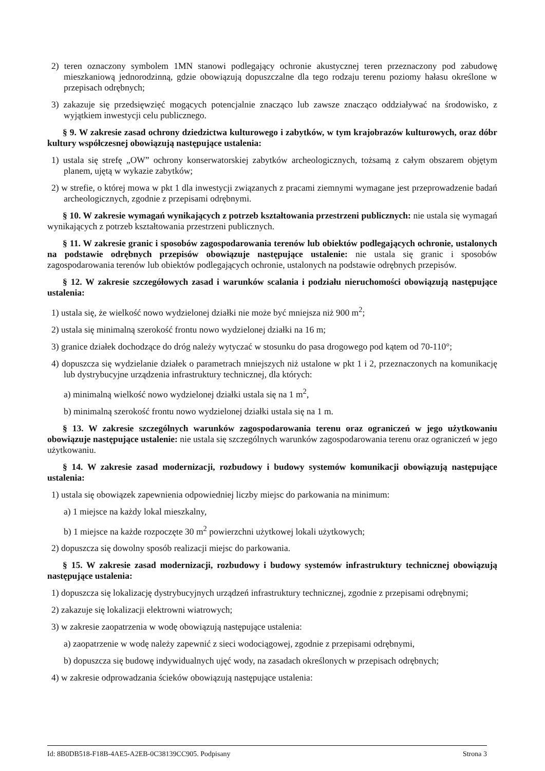2) teren oznaczony symbolem 1MN stanowi podlegający ochronie akustycznej teren przeznaczony pod zabudowę mieszkaniową jednorodzinną, gdzie obowiązują dopuszczalne dla tego rodzaju terenu poziomy hałasu określone w przepisach odrębnych;
3) zakazuje się przedsięwzięć mogących potencjalnie znacząco lub zawsze znacząco oddziaływać na środowisko, z wyjątkiem inwestycji celu publicznego.
§ 9. W zakresie zasad ochrony dziedzictwa kulturowego i zabytków, w tym krajobrazów kulturowych, oraz dóbr kultury współczesnej obowiązują następujące ustalenia:
1) ustala się strefę „OW” ochrony konserwatorskiej zabytków archeologicznych, tożsamą z całym obszarem objętym planem, ujętą w wykazie zabytków;
2) w strefie, o której mowa w pkt 1 dla inwestycji związanych z pracami ziemnymi wymagane jest przeprowadzenie badań archeologicznych, zgodnie z przepisami odrębnymi.
§ 10. W zakresie wymagań wynikających z potrzeb kształtowania przestrzeni publicznych: nie ustala się wymagań wynikających z potrzeb kształtowania przestrzeni publicznych.
§ 11. W zakresie granic i sposobów zagospodarowania terenów lub obiektów podlegających ochronie, ustalonych na podstawie odrębnych przepisów obowiązuje następujące ustalenie: nie ustala się granic i sposobów zagospodarowania terenów lub obiektów podlegających ochronie, ustalonych na podstawie odrębnych przepisów.
§ 12. W zakresie szczegółowych zasad i warunków scalania i podziału nieruchomości obowiązują następujące ustalenia:
1) ustala się, że wielkość nowo wydzielonej działki nie może być mniejsza niż 900 m<sup>2</sup>;
2) ustala się minimalną szerokość frontu nowo wydzielonej działki na 16 m;
3) granice działek dochodzące do dróg należy wytyczać w stosunku do pasa drogowego pod kątem od 70-110°;
4) dopuszcza się wydzielanie działek o parametrach mniejszych niż ustalone w pkt 1 i 2, przeznaczonych na komunikację lub dystrybucyjne urządzenia infrastruktury technicznej, dla których:
a) minimalną wielkość nowo wydzielonej działki ustala się na 1 m<sup>2</sup>,
b) minimalną szerokość frontu nowo wydzielonej działki ustala się na 1 m.
§ 13. W zakresie szczególnych warunków zagospodarowania terenu oraz ograniczeń w jego użytkowaniu obowiązuje następujące ustalenie: nie ustala się szczególnych warunków zagospodarowania terenu oraz ograniczeń w jego użytkowaniu.
§ 14. W zakresie zasad modernizacji, rozbudowy i budowy systemów komunikacji obowiązują następujące ustalenia:
1) ustala się obowiązek zapewnienia odpowiedniej liczby miejsc do parkowania na minimum:
a) 1 miejsce na każdy lokal mieszkalny,
b) 1 miejsce na każde rozpoczęte 30 m<sup>2</sup> powierzchni użytkowej lokali użytkowych;
2) dopuszcza się dowolny sposób realizacji miejsc do parkowania.
§ 15. W zakresie zasad modernizacji, rozbudowy i budowy systemów infrastruktury technicznej obowiązują następujące ustalenia:
1) dopuszcza się lokalizację dystrybucyjnych urządzeń infrastruktury technicznej, zgodnie z przepisami odrębnymi;
2) zakazuje się lokalizacji elektrowni wiatrowych;
3) w zakresie zaopatrzenia w wodę obowiązują następujące ustalenia:
a) zaopatrzenie w wodę należy zapewnić z sieci wodociągowej, zgodnie z przepisami odrębnymi,
b) dopuszcza się budowę indywidualnych ujęć wody, na zasadach określonych w przepisach odrębnych;
4) w zakresie odprowadzania ścieków obowiązują następujące ustalenia:
Id: 8B0DB518-F18B-4AE5-A2EB-0C38139CC905. Podpisany Strona 3